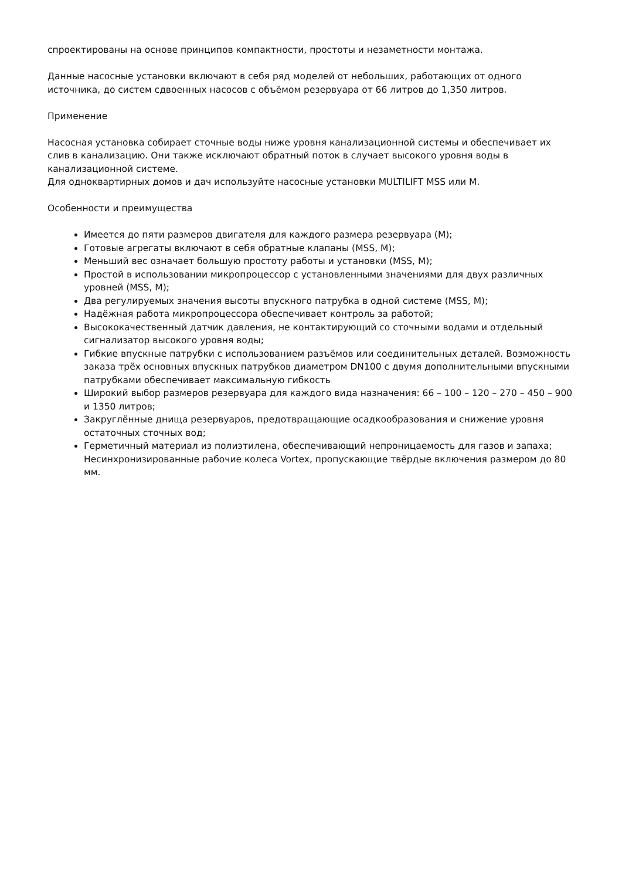спроектированы на основе принципов компактности, простоты и незаметности монтажа.
Данные насосные установки включают в себя ряд моделей от небольших, работающих от одного источника, до систем сдвоенных насосов с объёмом резервуара от 66 литров до 1,350 литров.
Применение
Насосная установка собирает сточные воды ниже уровня канализационной системы и обеспечивает их слив в канализацию. Они также исключают обратный поток в случает высокого уровня воды в канализационной системе.
Для одноквартирных домов и дач используйте насосные установки MULTILIFT MSS или M.
Особенности и преимущества
Имеется до пяти размеров двигателя для каждого размера резервуара (M);
Готовые агрегаты включают в себя обратные клапаны (MSS, M);
Меньший вес означает большую простоту работы и установки (MSS, M);
Простой в использовании микропроцессор с установленными значениями для двух различных уровней (MSS, M);
Два регулируемых значения высоты впускного патрубка в одной системе (MSS, M);
Надёжная работа микропроцессора обеспечивает контроль за работой;
Высококачественный датчик давления, не контактирующий со сточными водами и отдельный сигнализатор высокого уровня воды;
Гибкие впускные патрубки с использованием разъёмов или соединительных деталей. Возможность заказа трёх основных впускных патрубков диаметром DN100 с двумя дополнительными впускными патрубками обеспечивает максимальную гибкость
Широкий выбор размеров резервуара для каждого вида назначения: 66 – 100 – 120 – 270 – 450 – 900 и 1350 литров;
Закруглённые днища резервуаров, предотвращающие осадкообразования и снижение уровня остаточных сточных вод;
Герметичный материал из полиэтилена, обеспечивающий непроницаемость для газов и запаха; Несинхронизированные рабочие колеса Vortex, пропускающие твёрдые включения размером до 80 мм.